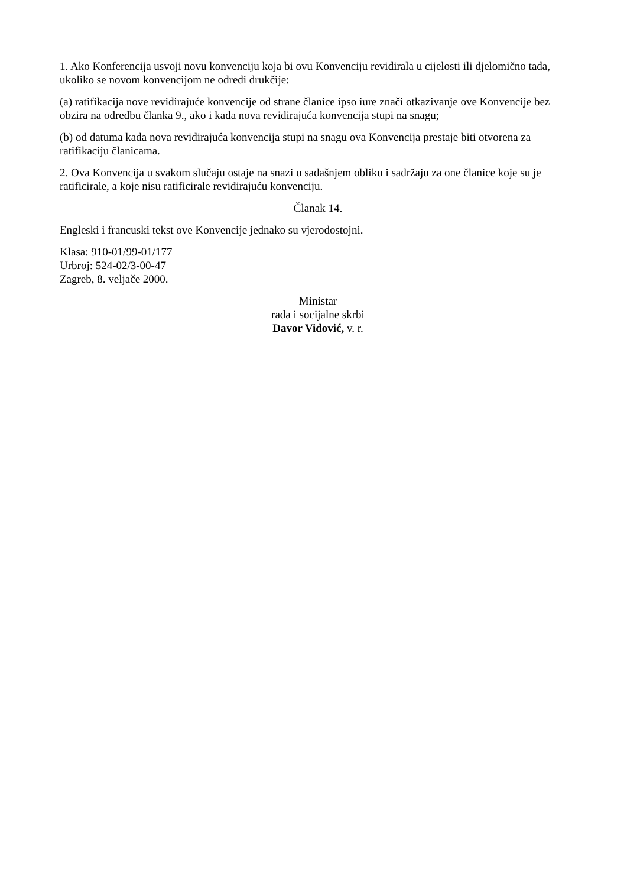1. Ako Konferencija usvoji novu konvenciju koja bi ovu Konvenciju revidirala u cijelosti ili djelomično tada, ukoliko se novom konvencijom ne odredi drukčije:
(a) ratifikacija nove revidirajuće konvencije od strane članice ipso iure znači otkazivanje ove Konvencije bez obzira na odredbu članka 9., ako i kada nova revidirajuća konvencija stupi na snagu;
(b) od datuma kada nova revidirajuća konvencija stupi na snagu ova Konvencija prestaje biti otvorena za ratifikaciju članicama.
2. Ova Konvencija u svakom slučaju ostaje na snazi u sadašnjem obliku i sadržaju za one članice koje su je ratificirale, a koje nisu ratificirale revidirajuću konvenciju.
Članak 14.
Engleski i francuski tekst ove Konvencije jednako su vjerodostojni.
Klasa: 910-01/99-01/177
Urbroj: 524-02/3-00-47
Zagreb, 8. veljače 2000.
Ministar
rada i socijalne skrbi
Davor Vidović, v. r.